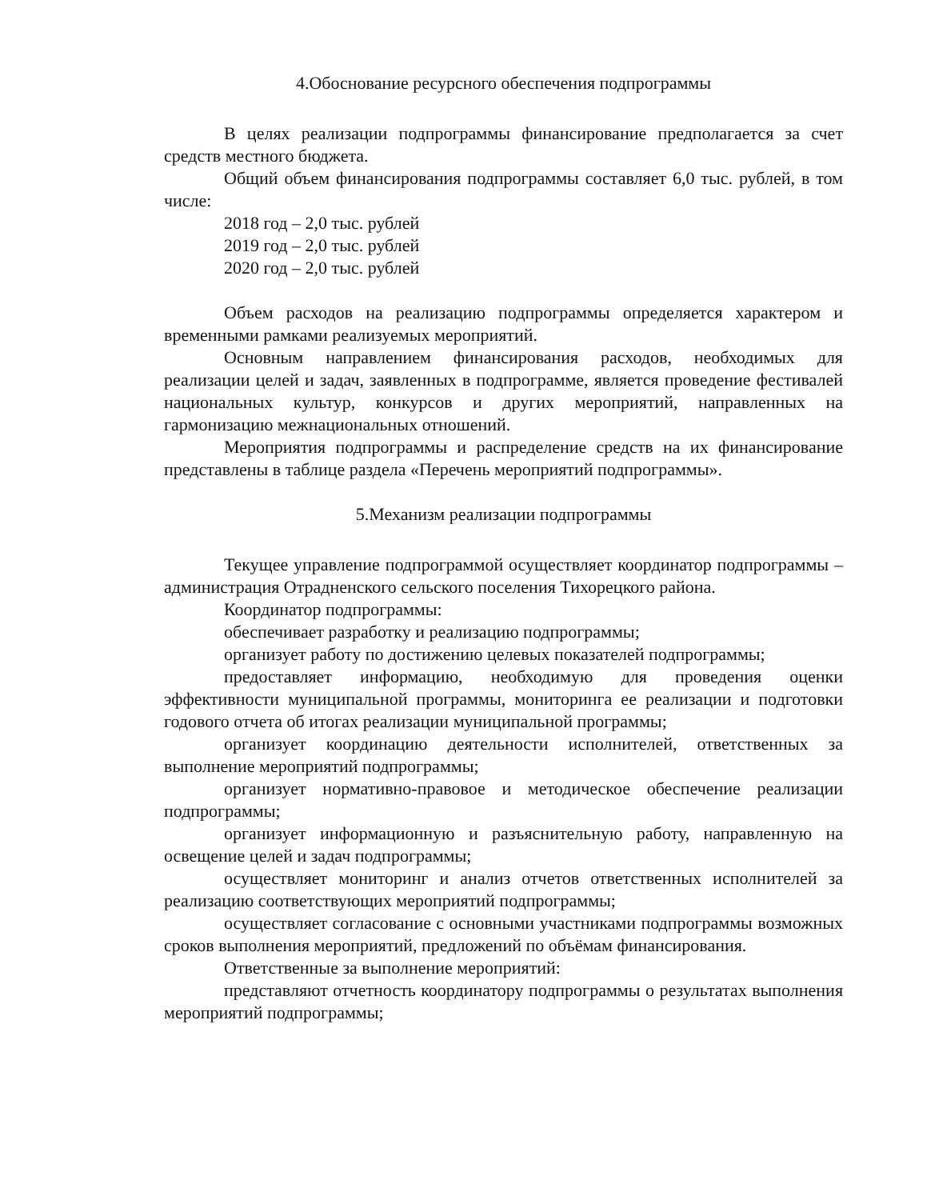4.Обоснование ресурсного обеспечения подпрограммы
В целях реализации подпрограммы финансирование предполагается за счет средств местного бюджета.
Общий объем финансирования подпрограммы составляет 6,0 тыс. рублей, в том числе:
2018 год – 2,0 тыс. рублей
2019 год – 2,0 тыс. рублей
2020 год – 2,0 тыс. рублей
Объем расходов на реализацию подпрограммы определяется характером и временными рамками реализуемых мероприятий.
Основным направлением финансирования расходов, необходимых для реализации целей и задач, заявленных в подпрограмме, является проведение фестивалей национальных культур, конкурсов и других мероприятий, направленных на гармонизацию межнациональных отношений.
Мероприятия подпрограммы и распределение средств на их финансирование представлены в таблице раздела «Перечень мероприятий подпрограммы».
5.Механизм реализации подпрограммы
Текущее управление подпрограммой осуществляет координатор подпрограммы – администрация Отрадненского сельского поселения Тихорецкого района.
Координатор подпрограммы:
обеспечивает разработку и реализацию подпрограммы;
организует работу по достижению целевых показателей подпрограммы;
предоставляет информацию, необходимую для проведения оценки эффективности муниципальной программы, мониторинга ее реализации и подготовки годового отчета об итогах реализации муниципальной программы;
организует координацию деятельности исполнителей, ответственных за выполнение мероприятий подпрограммы;
организует нормативно-правовое и методическое обеспечение реализации подпрограммы;
организует информационную и разъяснительную работу, направленную на освещение целей и задач подпрограммы;
осуществляет мониторинг и анализ отчетов ответственных исполнителей за реализацию соответствующих мероприятий подпрограммы;
осуществляет согласование с основными участниками подпрограммы возможных сроков выполнения мероприятий, предложений по объёмам финансирования.
Ответственные за выполнение мероприятий:
представляют отчетность координатору подпрограммы о результатах выполнения мероприятий подпрограммы;